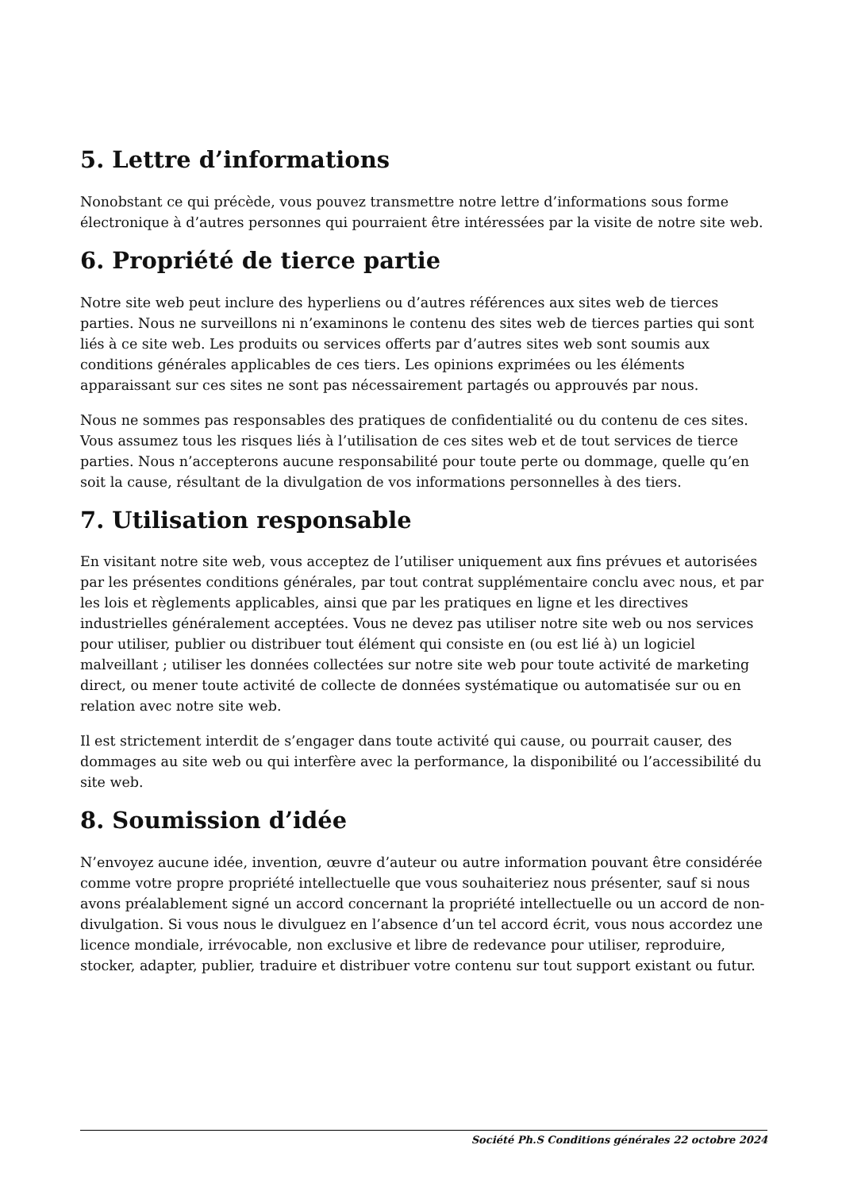5. Lettre d’informations
Nonobstant ce qui précède, vous pouvez transmettre notre lettre d’informations sous forme électronique à d’autres personnes qui pourraient être intéressées par la visite de notre site web.
6. Propriété de tierce partie
Notre site web peut inclure des hyperliens ou d’autres références aux sites web de tierces parties. Nous ne surveillons ni n’examinons le contenu des sites web de tierces parties qui sont liés à ce site web. Les produits ou services offerts par d’autres sites web sont soumis aux conditions générales applicables de ces tiers. Les opinions exprimées ou les éléments apparaissant sur ces sites ne sont pas nécessairement partagés ou approuvés par nous.
Nous ne sommes pas responsables des pratiques de confidentialité ou du contenu de ces sites. Vous assumez tous les risques liés à l’utilisation de ces sites web et de tout services de tierce parties. Nous n’accepterons aucune responsabilité pour toute perte ou dommage, quelle qu’en soit la cause, résultant de la divulgation de vos informations personnelles à des tiers.
7. Utilisation responsable
En visitant notre site web, vous acceptez de l’utiliser uniquement aux fins prévues et autorisées par les présentes conditions générales, par tout contrat supplémentaire conclu avec nous, et par les lois et règlements applicables, ainsi que par les pratiques en ligne et les directives industrielles généralement acceptées. Vous ne devez pas utiliser notre site web ou nos services pour utiliser, publier ou distribuer tout élément qui consiste en (ou est lié à) un logiciel malveillant ; utiliser les données collectées sur notre site web pour toute activité de marketing direct, ou mener toute activité de collecte de données systématique ou automatisée sur ou en relation avec notre site web.
Il est strictement interdit de s’engager dans toute activité qui cause, ou pourrait causer, des dommages au site web ou qui interfère avec la performance, la disponibilité ou l’accessibilité du site web.
8. Soumission d’idée
N’envoyez aucune idée, invention, œuvre d’auteur ou autre information pouvant être considérée comme votre propre propriété intellectuelle que vous souhaiteriez nous présenter, sauf si nous avons préalablement signé un accord concernant la propriété intellectuelle ou un accord de non-divulgation. Si vous nous le divulguez en l’absence d’un tel accord écrit, vous nous accordez une licence mondiale, irrévocable, non exclusive et libre de redevance pour utiliser, reproduire, stocker, adapter, publier, traduire et distribuer votre contenu sur tout support existant ou futur.
Société Ph.S Conditions générales 22 octobre 2024